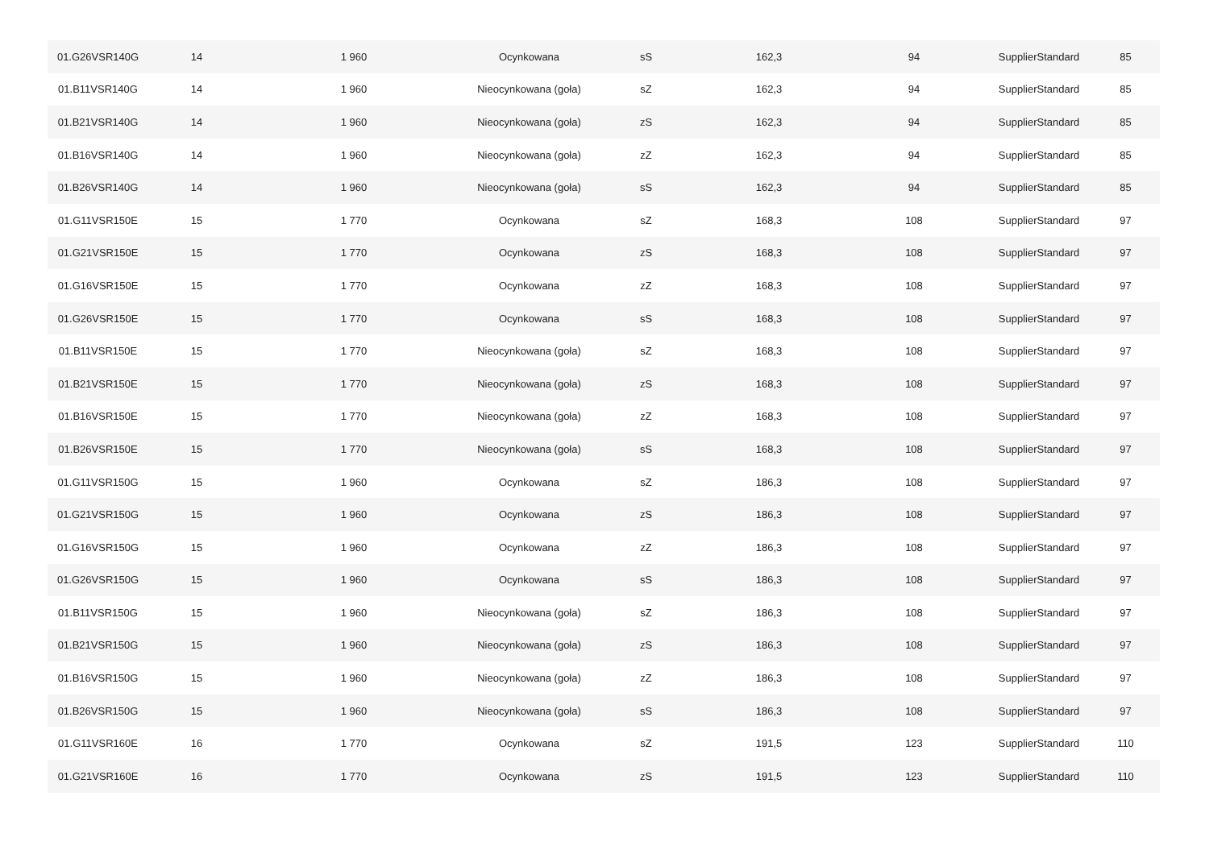| 01.G26VSR140G | 14 | 1 960 | Ocynkowana | sS | 162,3 | 94 | SupplierStandard | 85 |
| 01.B11VSR140G | 14 | 1 960 | Nieocynkowana (goła) | sZ | 162,3 | 94 | SupplierStandard | 85 |
| 01.B21VSR140G | 14 | 1 960 | Nieocynkowana (goła) | zS | 162,3 | 94 | SupplierStandard | 85 |
| 01.B16VSR140G | 14 | 1 960 | Nieocynkowana (goła) | zZ | 162,3 | 94 | SupplierStandard | 85 |
| 01.B26VSR140G | 14 | 1 960 | Nieocynkowana (goła) | sS | 162,3 | 94 | SupplierStandard | 85 |
| 01.G11VSR150E | 15 | 1 770 | Ocynkowana | sZ | 168,3 | 108 | SupplierStandard | 97 |
| 01.G21VSR150E | 15 | 1 770 | Ocynkowana | zS | 168,3 | 108 | SupplierStandard | 97 |
| 01.G16VSR150E | 15 | 1 770 | Ocynkowana | zZ | 168,3 | 108 | SupplierStandard | 97 |
| 01.G26VSR150E | 15 | 1 770 | Ocynkowana | sS | 168,3 | 108 | SupplierStandard | 97 |
| 01.B11VSR150E | 15 | 1 770 | Nieocynkowana (goła) | sZ | 168,3 | 108 | SupplierStandard | 97 |
| 01.B21VSR150E | 15 | 1 770 | Nieocynkowana (goła) | zS | 168,3 | 108 | SupplierStandard | 97 |
| 01.B16VSR150E | 15 | 1 770 | Nieocynkowana (goła) | zZ | 168,3 | 108 | SupplierStandard | 97 |
| 01.B26VSR150E | 15 | 1 770 | Nieocynkowana (goła) | sS | 168,3 | 108 | SupplierStandard | 97 |
| 01.G11VSR150G | 15 | 1 960 | Ocynkowana | sZ | 186,3 | 108 | SupplierStandard | 97 |
| 01.G21VSR150G | 15 | 1 960 | Ocynkowana | zS | 186,3 | 108 | SupplierStandard | 97 |
| 01.G16VSR150G | 15 | 1 960 | Ocynkowana | zZ | 186,3 | 108 | SupplierStandard | 97 |
| 01.G26VSR150G | 15 | 1 960 | Ocynkowana | sS | 186,3 | 108 | SupplierStandard | 97 |
| 01.B11VSR150G | 15 | 1 960 | Nieocynkowana (goła) | sZ | 186,3 | 108 | SupplierStandard | 97 |
| 01.B21VSR150G | 15 | 1 960 | Nieocynkowana (goła) | zS | 186,3 | 108 | SupplierStandard | 97 |
| 01.B16VSR150G | 15 | 1 960 | Nieocynkowana (goła) | zZ | 186,3 | 108 | SupplierStandard | 97 |
| 01.B26VSR150G | 15 | 1 960 | Nieocynkowana (goła) | sS | 186,3 | 108 | SupplierStandard | 97 |
| 01.G11VSR160E | 16 | 1 770 | Ocynkowana | sZ | 191,5 | 123 | SupplierStandard | 110 |
| 01.G21VSR160E | 16 | 1 770 | Ocynkowana | zS | 191,5 | 123 | SupplierStandard | 110 |